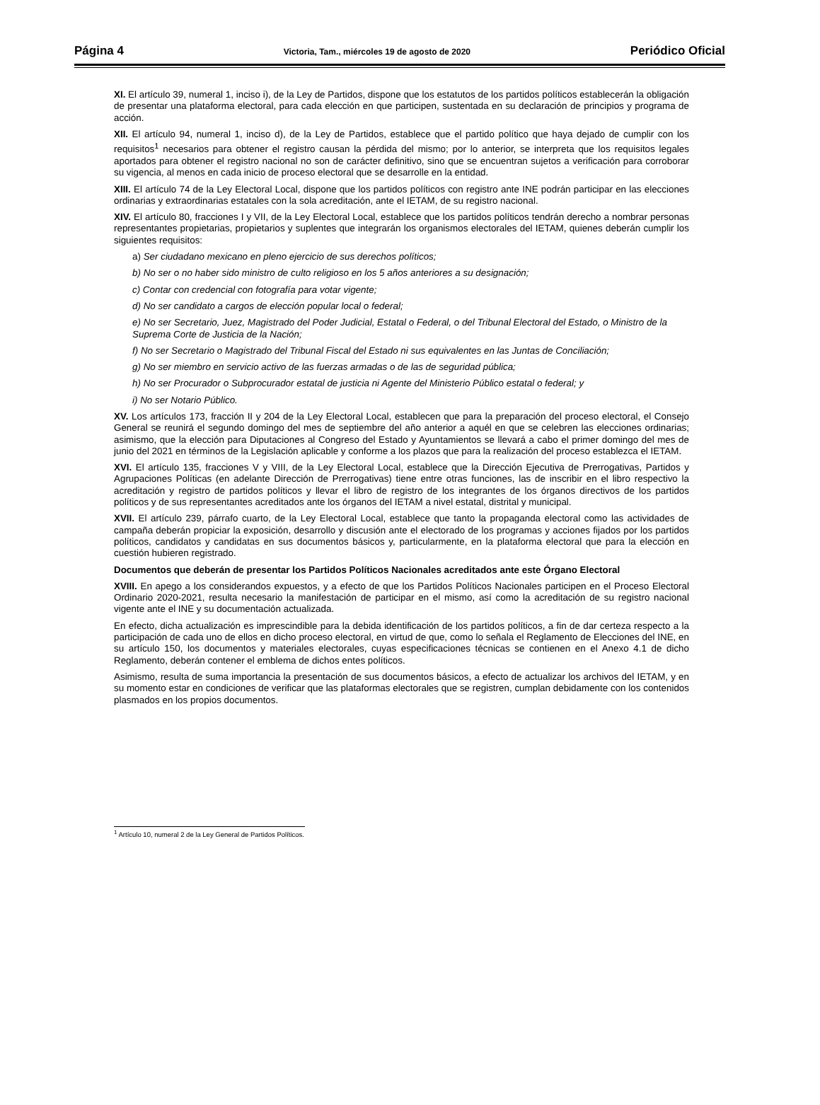Página 4 Victoria, Tam., miércoles 19 de agosto de 2020 Periódico Oficial
XI. El artículo 39, numeral 1, inciso i), de la Ley de Partidos, dispone que los estatutos de los partidos políticos establecerán la obligación de presentar una plataforma electoral, para cada elección en que participen, sustentada en su declaración de principios y programa de acción.
XII. El artículo 94, numeral 1, inciso d), de la Ley de Partidos, establece que el partido político que haya dejado de cumplir con los requisitos<sup>1</sup> necesarios para obtener el registro causan la pérdida del mismo; por lo anterior, se interpreta que los requisitos legales aportados para obtener el registro nacional no son de carácter definitivo, sino que se encuentran sujetos a verificación para corroborar su vigencia, al menos en cada inicio de proceso electoral que se desarrolle en la entidad.
XIII. El artículo 74 de la Ley Electoral Local, dispone que los partidos políticos con registro ante INE podrán participar en las elecciones ordinarias y extraordinarias estatales con la sola acreditación, ante el IETAM, de su registro nacional.
XIV. El artículo 80, fracciones I y VII, de la Ley Electoral Local, establece que los partidos políticos tendrán derecho a nombrar personas representantes propietarias, propietarios y suplentes que integrarán los organismos electorales del IETAM, quienes deberán cumplir los siguientes requisitos:
a) Ser ciudadano mexicano en pleno ejercicio de sus derechos políticos;
b) No ser o no haber sido ministro de culto religioso en los 5 años anteriores a su designación;
c) Contar con credencial con fotografía para votar vigente;
d) No ser candidato a cargos de elección popular local o federal;
e) No ser Secretario, Juez, Magistrado del Poder Judicial, Estatal o Federal, o del Tribunal Electoral del Estado, o Ministro de la Suprema Corte de Justicia de la Nación;
f) No ser Secretario o Magistrado del Tribunal Fiscal del Estado ni sus equivalentes en las Juntas de Conciliación;
g) No ser miembro en servicio activo de las fuerzas armadas o de las de seguridad pública;
h) No ser Procurador o Subprocurador estatal de justicia ni Agente del Ministerio Público estatal o federal; y
i) No ser Notario Público.
XV. Los artículos 173, fracción II y 204 de la Ley Electoral Local, establecen que para la preparación del proceso electoral, el Consejo General se reunirá el segundo domingo del mes de septiembre del año anterior a aquél en que se celebren las elecciones ordinarias; asimismo, que la elección para Diputaciones al Congreso del Estado y Ayuntamientos se llevará a cabo el primer domingo del mes de junio del 2021 en términos de la Legislación aplicable y conforme a los plazos que para la realización del proceso establezca el IETAM.
XVI. El artículo 135, fracciones V y VIII, de la Ley Electoral Local, establece que la Dirección Ejecutiva de Prerrogativas, Partidos y Agrupaciones Políticas (en adelante Dirección de Prerrogativas) tiene entre otras funciones, las de inscribir en el libro respectivo la acreditación y registro de partidos políticos y llevar el libro de registro de los integrantes de los órganos directivos de los partidos políticos y de sus representantes acreditados ante los órganos del IETAM a nivel estatal, distrital y municipal.
XVII. El artículo 239, párrafo cuarto, de la Ley Electoral Local, establece que tanto la propaganda electoral como las actividades de campaña deberán propiciar la exposición, desarrollo y discusión ante el electorado de los programas y acciones fijados por los partidos políticos, candidatos y candidatas en sus documentos básicos y, particularmente, en la plataforma electoral que para la elección en cuestión hubieren registrado.
Documentos que deberán de presentar los Partidos Políticos Nacionales acreditados ante este Órgano Electoral
XVIII. En apego a los considerandos expuestos, y a efecto de que los Partidos Políticos Nacionales participen en el Proceso Electoral Ordinario 2020-2021, resulta necesario la manifestación de participar en el mismo, así como la acreditación de su registro nacional vigente ante el INE y su documentación actualizada.
En efecto, dicha actualización es imprescindible para la debida identificación de los partidos políticos, a fin de dar certeza respecto a la participación de cada uno de ellos en dicho proceso electoral, en virtud de que, como lo señala el Reglamento de Elecciones del INE, en su artículo 150, los documentos y materiales electorales, cuyas especificaciones técnicas se contienen en el Anexo 4.1 de dicho Reglamento, deberán contener el emblema de dichos entes políticos.
Asimismo, resulta de suma importancia la presentación de sus documentos básicos, a efecto de actualizar los archivos del IETAM, y en su momento estar en condiciones de verificar que las plataformas electorales que se registren, cumplan debidamente con los contenidos plasmados en los propios documentos.
<sup>1</sup> Artículo 10, numeral 2 de la Ley General de Partidos Políticos.